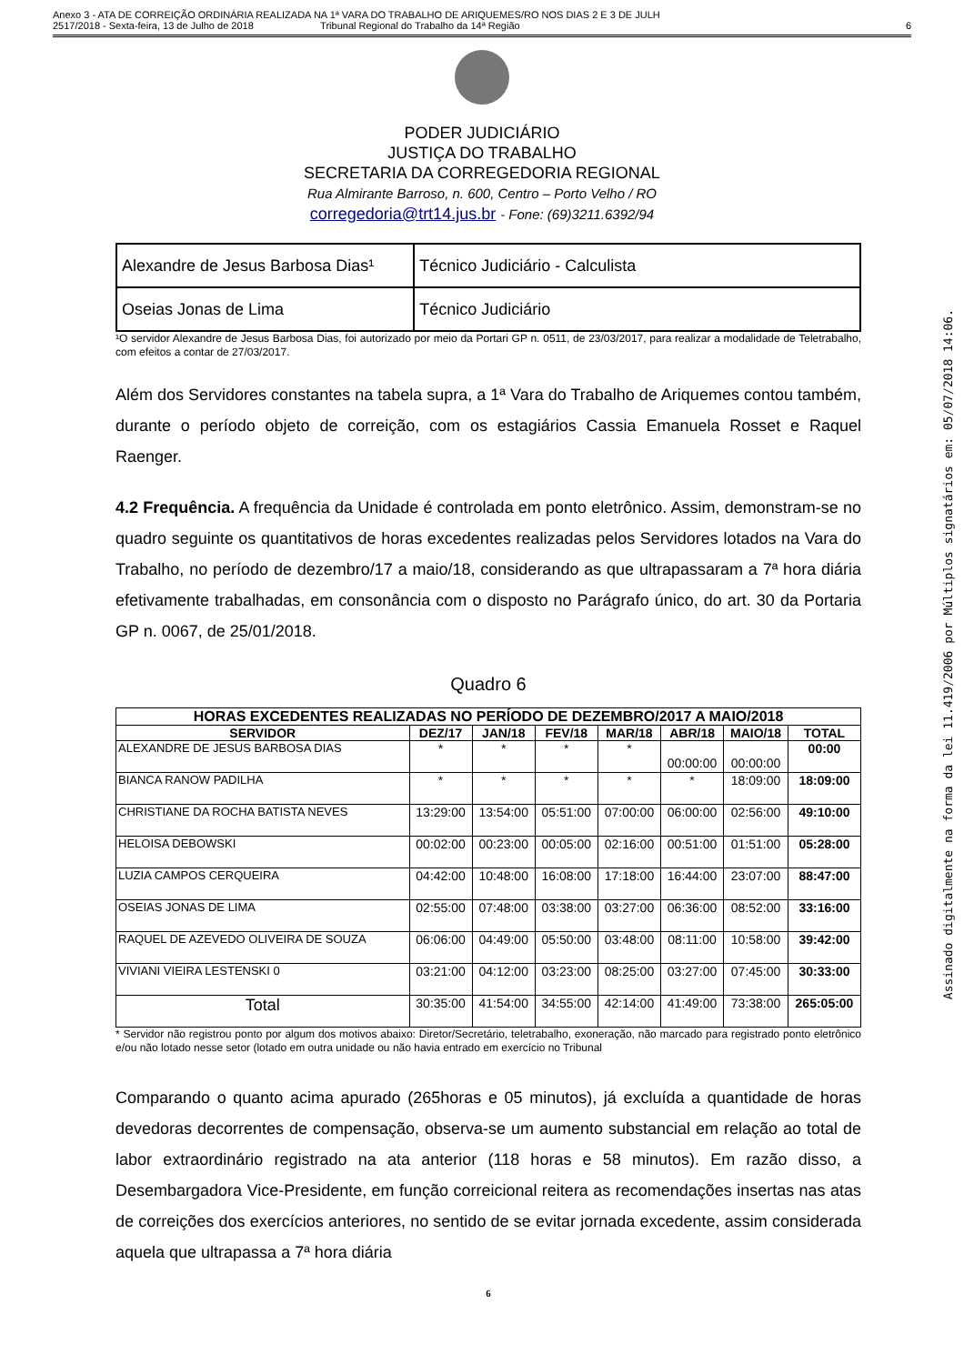Anexo 3 - ATA DE CORREIÇÃO ORDINÁRIA REALIZADA NA 1ª VARA DO TRABALHO DE ARIQUEMES/RO NOS DIAS 2 E 3 DE JULH
2517/2018 - Sexta-feira, 13 de Julho de 2018 Tribunal Regional do Trabalho da 14ª Região
6
PODER JUDICIÁRIO
JUSTIÇA DO TRABALHO
SECRETARIA DA CORREGEDORIA REGIONAL
Rua Almirante Barroso, n. 600, Centro – Porto Velho / RO
corregedoria@trt14.jus.br - Fone: (69)3211.6392/94
| Alexandre de Jesus Barbosa Dias¹ | Técnico Judiciário - Calculista |
| Oseias Jonas de Lima | Técnico Judiciário |
¹O servidor Alexandre de Jesus Barbosa Dias, foi autorizado por meio da Portari GP n. 0511, de 23/03/2017, para realizar a modalidade de Teletrabalho, com efeitos a contar de 27/03/2017.
Além dos Servidores constantes na tabela supra, a 1ª Vara do Trabalho de Ariquemes contou também, durante o período objeto de correição, com os estagiários Cassia Emanuela Rosset e Raquel Raenger.
4.2 Frequência. A frequência da Unidade é controlada em ponto eletrônico. Assim, demonstram-se no quadro seguinte os quantitativos de horas excedentes realizadas pelos Servidores lotados na Vara do Trabalho, no período de dezembro/17 a maio/18, considerando as que ultrapassaram a 7ª hora diária efetivamente trabalhadas, em consonância com o disposto no Parágrafo único, do art. 30 da Portaria GP n. 0067, de 25/01/2018.
Quadro 6
| HORAS EXCEDENTES REALIZADAS NO PERÍODO DE DEZEMBRO/2017 A MAIO/2018 | | | | | | | |
| --- | --- | --- | --- | --- | --- | --- | --- |
| SERVIDOR | DEZ/17 | JAN/18 | FEV/18 | MAR/18 | ABR/18 | MAIO/18 | TOTAL |
| ALEXANDRE DE JESUS BARBOSA DIAS | * | * | * | * | 00:00:00 | 00:00:00 | 00:00 |
| BIANCA RANOW PADILHA | * | * | * | * | * | 18:09:00 | 18:09:00 |
| CHRISTIANE DA ROCHA BATISTA NEVES | 13:29:00 | 13:54:00 | 05:51:00 | 07:00:00 | 06:00:00 | 02:56:00 | 49:10:00 |
| HELOISA DEBOWSKI | 00:02:00 | 00:23:00 | 00:05:00 | 02:16:00 | 00:51:00 | 01:51:00 | 05:28:00 |
| LUZIA CAMPOS CERQUEIRA | 04:42:00 | 10:48:00 | 16:08:00 | 17:18:00 | 16:44:00 | 23:07:00 | 88:47:00 |
| OSEIAS JONAS DE LIMA | 02:55:00 | 07:48:00 | 03:38:00 | 03:27:00 | 06:36:00 | 08:52:00 | 33:16:00 |
| RAQUEL DE AZEVEDO OLIVEIRA DE SOUZA | 06:06:00 | 04:49:00 | 05:50:00 | 03:48:00 | 08:11:00 | 10:58:00 | 39:42:00 |
| VIVIANI VIEIRA LESTENSKI 0 | 03:21:00 | 04:12:00 | 03:23:00 | 08:25:00 | 03:27:00 | 07:45:00 | 30:33:00 |
| Total | 30:35:00 | 41:54:00 | 34:55:00 | 42:14:00 | 41:49:00 | 73:38:00 | 265:05:00 |
* Servidor não registrou ponto por algum dos motivos abaixo: Diretor/Secretário, teletrabalho, exoneração, não marcado para registrado ponto eletrônico e/ou não lotado nesse setor (lotado em outra unidade ou não havia entrado em exercício no Tribunal
Comparando o quanto acima apurado (265horas e 05 minutos), já excluída a quantidade de horas devedoras decorrentes de compensação, observa-se um aumento substancial em relação ao total de labor extraordinário registrado na ata anterior (118 horas e 58 minutos). Em razão disso, a Desembargadora Vice-Presidente, em função correicional reitera as recomendações insertas nas atas de correições dos exercícios anteriores, no sentido de se evitar jornada excedente, assim considerada aquela que ultrapassa a 7ª hora diária
6
Assinado digitalmente na forma da lei 11.419/2006 por Múltiplos signatários em: 05/07/2018 14:06.